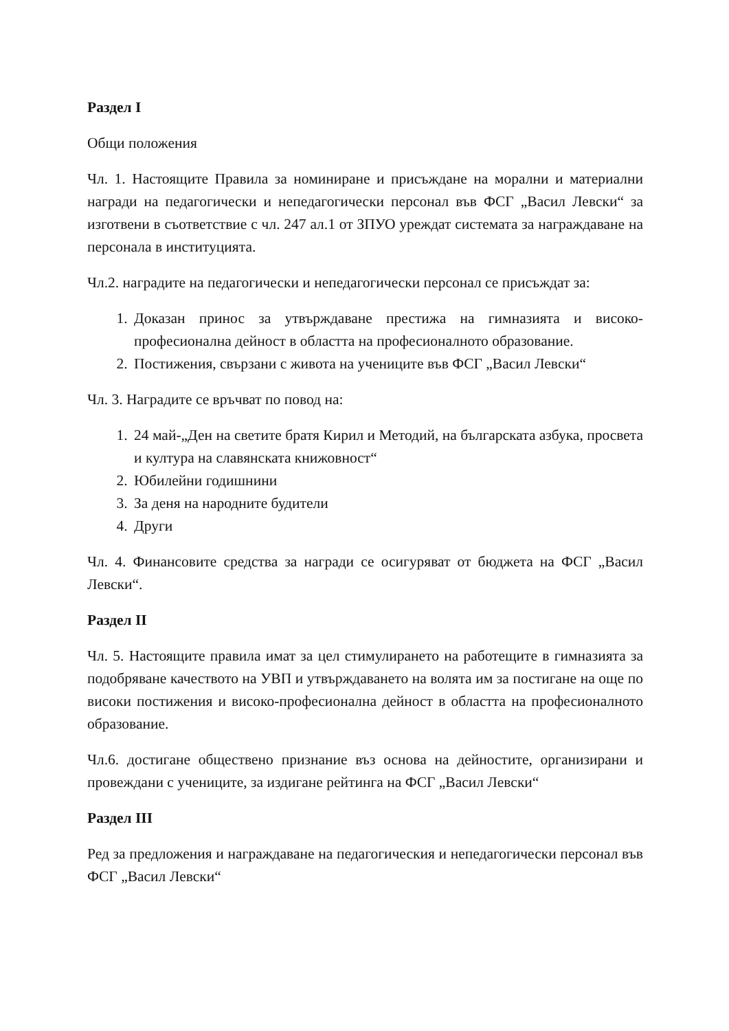Раздел I
Общи положения
Чл. 1. Настоящите Правила за номиниране и присъждане на морални и материални награди на педагогически и непедагогически персонал във ФСГ „Васил Левски“ за изготвени в съответствие с чл. 247 ал.1 от ЗПУО уреждат системата за награждаване на персонала в институцията.
Чл.2. наградите на педагогически и непедагогически персонал се присъждат за:
1. Доказан принос за утвърждаване престижа на гимназията и високо-професионална дейност в областта на професионалното образование.
2. Постижения, свързани с живота на учениците във ФСГ „Васил Левски“
Чл. 3. Наградите се връчват по повод на:
1. 24 май-„Ден на светите братя Кирил и Методий, на българската азбука, просвета и култура на славянската книжовност“
2. Юбилейни годишнини
3. За деня на народните будители
4. Други
Чл. 4. Финансовите средства за награди се осигуряват от бюджета на ФСГ „Васил Левски“.
Раздел II
Чл. 5. Настоящите правила имат за цел стимулирането на работещите в гимназията за подобряване качеството на УВП и утвърждаването на волята им за постигане на още по високи постижения и високо-професионална дейност в областта на професионалното образование.
Чл.6. достигане обществено признание въз основа на дейностите, организирани и провеждани с учениците, за издигане рейтинга на ФСГ „Васил Левски“
Раздел III
Ред за предложения и награждаване на педагогическия и непедагогически персонал във ФСГ „Васил Левски“